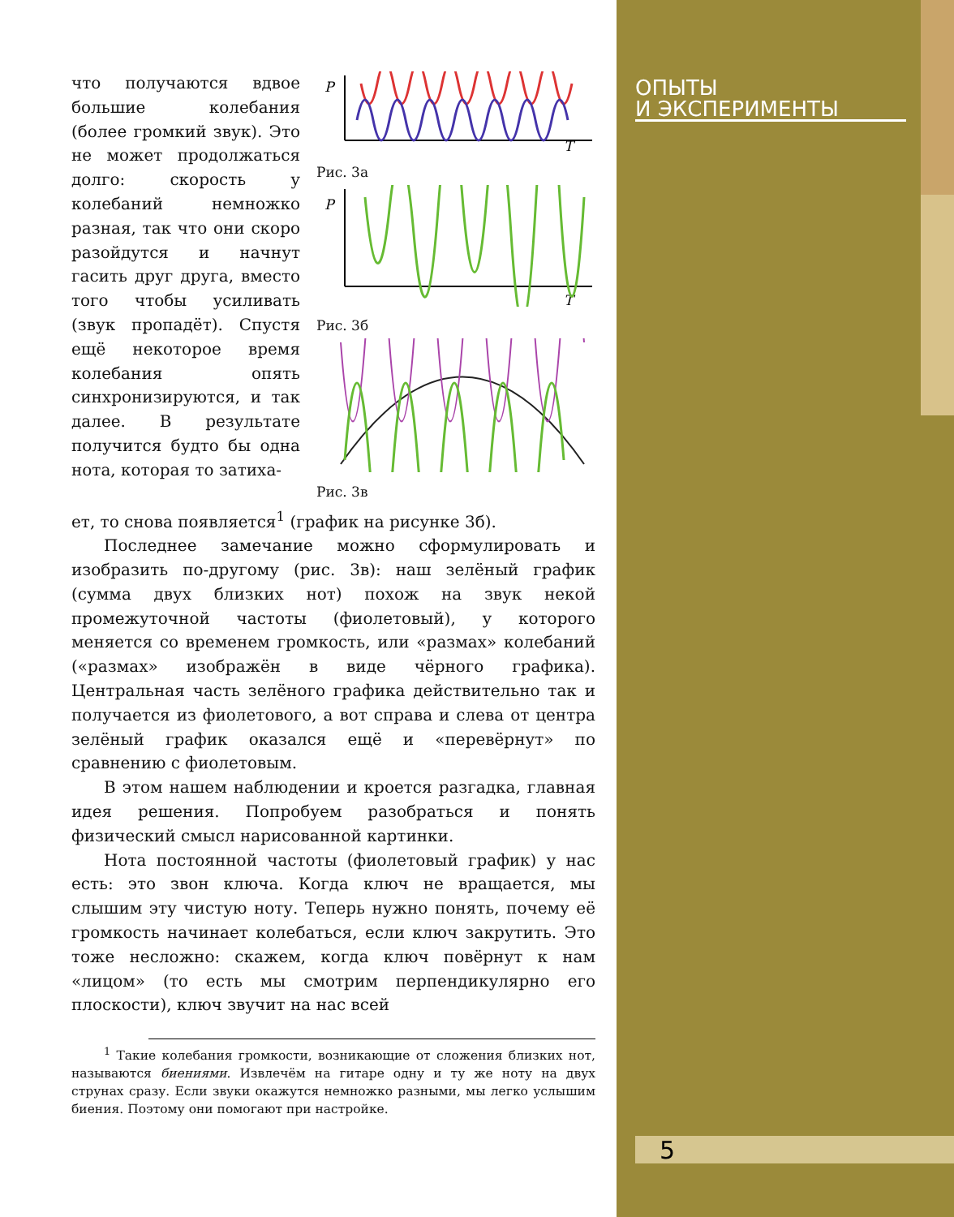ОПЫТЫ
И ЭКСПЕРИМЕНТЫ
5
что получаются вдвое большие колебания (более громкий звук). Это не может продолжаться долго: скорость у колебаний немножко разная, так что они скоро разойдутся и начнут гасить друг друга, вместо того чтобы усиливать (звук пропадёт). Спустя ещё некоторое время колебания опять синхронизируются, и так далее. В результате получится будто бы одна нота, которая то затиха-
P
T
Рис. 3а
P
T
Рис. 3б
Рис. 3в
ет, то снова появляется<sup>1</sup> (график на рисунке 3б).
Последнее замечание можно сформулировать и изобразить по-другому (рис. 3в): наш зелёный график (сумма двух близких нот) похож на звук некой промежуточной частоты (фиолетовый), у которого меняется со временем громкость, или «размах» колебаний («размах» изображён в виде чёрного графика). Центральная часть зелёного графика действительно так и получается из фиолетового, а вот справа и слева от центра зелёный график оказался ещё и «перевёрнут» по сравнению с фиолетовым.
В этом нашем наблюдении и кроется разгадка, главная идея решения. Попробуем разобраться и понять физический смысл нарисованной картинки.
Нота постоянной частоты (фиолетовый график) у нас есть: это звон ключа. Когда ключ не вращается, мы слышим эту чистую ноту. Теперь нужно понять, почему её громкость начинает колебаться, если ключ закрутить. Это тоже несложно: скажем, когда ключ повёрнут к нам «лицом» (то есть мы смотрим перпендикулярно его плоскости), ключ звучит на нас всей
<sup>1</sup> Такие колебания громкости, возникающие от сложения близких нот, называются биениями. Извлечём на гитаре одну и ту же ноту на двух струнах сразу. Если звуки окажутся немножко разными, мы легко услышим биения. Поэтому они помогают при настройке.